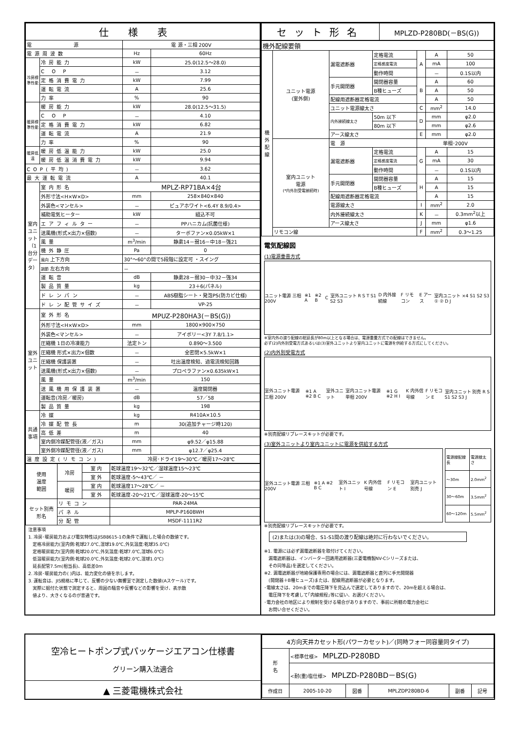| 仕様表 | | | |
| --- | --- | --- | --- |
| 電 源 | | 電 源・三相 200V | |
| 電源周波数 | | Hz | 60Hz |
| 冷房標準性能 | 冷房能力 | kW | 25.0(12.5～28.0) |
| | C O P | － | 3.12 |
| | 定格消費電力 | kW | 7.99 |
| | 運転電流 | A | 25.6 |
| | 力率 | % | 90 |
| 暖房標準性能 | 暖房能力 | kW | 28.0(12.5～31.5) |
| | C O P | － | 4.10 |
| | 定格消費電力 | kW | 6.82 |
| | 運転電流 | A | 21.9 |
| | 力率 | % | 90 |
| 暖房低温 | 暖房低温能力 | kW | 25.0 |
| | 暖房低温消費電力 | kW | 9.94 |
| COP(平均) | | － | 3.62 |
| 最大運転電流 | | A | 40.1 |
| 室内ユニット（1台分データ） | 室内形名 | MPLZ-RP71BA×4台 | |
| | 外形寸法<H×W×D> | mm | 258×840×840 |
| | 外装色<マンセル> | － | ピュアホワイト<6.4Y 8.9/0.4> |
| | 補助電気ヒーター | kW | 組込不可 |
| | エアフィルター | － | PPハニカム(抗菌仕様) |
| | 送風機(形式×出力×個数) | － | ターボファン×0.05kW×1 |
| | 風量 | m<sup>3</sup>/min | 静粛14－弱16－中18－強21 |
| | 機外静圧 | Pa | 0 |
| | 風向 上下方向 | 30°～60°の間で5段階に設定可 ・スイング | |
| | 調節 左右方向 | － | |
| | 運転音 | dB | 静粛28－弱30－中32－強34 |
| | 製品質量 | kg | 23＋6(パネル) |
| | ドレンパン | － | ABS樹脂シート・発泡PS(防カビ仕様) |
| | ドレン配管サイズ | － | VP-25 |
| 室外ユニット | 室外形名 | MPUZ-P280HA3(－BS(G)) | |
| | 外形寸法<H×W×D> | mm | 1800×900×750 |
| | 外装色<マンセル> | － | アイボリー<3Y 7.8/1.1> |
| | 圧縮機 1日の冷凍能力 | 法定トン | 0.890～3.500 |
| | 圧縮機 形式×出力×個数 | － | 全密閉×5.5kW×1 |
| | 圧縮機 保護装置 | － | 吐出温度検知、過電流検知回路 |
| | 送風機(形式×出力×個数) | － | プロペラファン×0.635kW×1 |
| | 風量 | m<sup>3</sup>/min | 150 |
| | 送風機用保護装置 | － | 温度開閉器 |
| | 運転音(冷房／暖房) | dB | 57／58 |
| | 製品質量 | kg | 198 |
| 共通事項 | 冷媒 | kg | R410A×10.5 |
| | 冷媒配管長 | m | 30(追加チャージ時120) |
| | 高低差 | m | 40 |
| | 室内側冷媒配管径(液／ガス) | mm | φ9.52／φ15.88 |
| | 室外側冷媒配管径(液／ガス) | mm | φ12.7／φ25.4 |
| 温度設定(リモコン) | | 冷房･ドライ19～30℃／暖房17～28℃ | |
| 使用 温度 範囲 | 冷房 | 室 内 | 乾球温度19～32℃／湿球温度15～23℃ |
| | | 室 外 | 乾球温度-5～43℃／ － |
| | 暖房 | 室 内 | 乾球温度17～28℃／ － |
| | | 室 外 | 乾球温度-20～21℃／湿球温度-20～15℃ |
| セット別売 形名 | リモコン | | PAR-24MA |
| | パネル | | MPLP-P160BWH |
| | 分配管 | | MSDF-1111R2 |
注意事項
1. 冷房･暖房能力および電気特性はJISB8615-1の条件で運転した場合の数値です。
　定格冷房能力(室内側:乾球27.0℃,湿球19.0℃,外気温度:乾球35.0℃)
　定格暖房能力(室内側:乾球20.0℃,外気温度:乾球7.0℃,湿球6.0℃)
　低温暖房能力(室内側:乾球20.0℃,外気温度:乾球2.0℃,湿球1.0℃)
　延長配管7.5m(相当長)、高低差0m
2. 冷房･暖房能力の( )内は、能力変化の値を示します。
3. 運転音は、JIS規格に準じて、反響の少ない無響室で測定した数値(Aスケール)です。
　実際に据付た状態で測定すると、周囲の騒音や反響などの影響を受け、表示数
　値より、大きくなるのが普通です。
| セット形名 | MPLZD-P280BD(－BS(G)) |
| --- | --- |
| 機外配線要領 | | | | | | |
| 機外配線 | ユニット電源 (室外側) | 漏電遮断器 | 定格電流 | A | A | 50 |
| | | | 定格感度電流 | | mA | 100 |
| | | | 動作時間 | | － | 0.1S以内 |
| | | 手元開閉器 | 開閉器容量 | B | A | 60 |
| | | | B種ヒューズ | | A | 50 |
| | | 配線用遮断器定格電流 | | | A | 50 |
| | | ユニット電源線太さ | | C | mm<sup>2</sup> | 14.0 |
| | | 内外接続線太さ | 50m 以下 | D | mm | φ2.0 |
| | | | 80m 以下 | | mm | φ2.6 |
| | | アース線太さ | | E | mm | φ2.0 |
| | 室内ユニット 電源 (*内外別受電接続時) | 電 源 | | 単相･200V | | |
| | | 漏電遮断器 | 定格電流 | G | A | 15 |
| | | | 定格感度電流 | | mA | 30 |
| | | | 動作時間 | | － | 0.1S以内 |
| | | 手元開閉器 | 開閉器容量 | H | A | 15 |
| | | | B種ヒューズ | | A | 15 |
| | | 配線用遮断器定格電流 | | | A | 15 |
| | | 電源線太さ | | I | mm<sup>2</sup> | 2.0 |
| | | 内外接続線太さ | | K | － | 0.3mm<sup>2</sup>以上 |
| | | アース線太さ | | J | mm | φ1.6 |
| | リモコン線 | | | F | mm<sup>2</sup> | 0.3～1.25 |
電気配線図
(1)電源重畳方式
ユニット電源 三相 200V ※1 A ※2 B C 室外ユニット R S T S1 S2 S3 D 内外接続線 F リモコン E アース 室内ユニット ×4 S1 S2 S3 ① ② D J
※室内外の渡り配線の総延長が80m以上となる場合は、電源重畳方式での配線はできません。
必ず(2)内外別受電方式あるいは(3)室外ユニットより室内ユニットに電源を供給する方式にしてください。
(2)内外別受電方式
室外ユニット電源 三相 200V ※1 A ※2 B C 室外ユニット 室内ユニット電源 単相 200V ※1 G ※2 H I K 内外信号線 F リモコン E 室内ユニット 別売 R S S1 S2 S3 J
※別売配線リプレースキットが必要です。
(3)室外ユニットより室内ユニットに電源を供給する方式
室外ユニット電源 三相 200V ※1 A ※2 B C 室外ユニット I K 内外信号線 F リモコン E 室内ユニット 別売 J
| 電源線配線長 | 電源線太さ |
| ～30m | 2.0mm<sup>2</sup> |
| 30～60m | 3.5mm<sup>2</sup> |
| 60～120m | 5.5mm<sup>2</sup> |
※別売配線リプレースキットが必要です。
(2)または(3)の場合、S1-S1間の渡り配線は絶対に行わないでください。
※1. 電源には必ず漏電遮断器を取付けてください。
　漏電遮断器は、インバーター回路用遮断器(三菱電機製NV-Cシリーズまたは、
　その同等品)を選定してください。
※2. 漏電遮断器が地絡保護専用の場合には、漏電遮断器と直列に手元開閉器
　(開閉器＋B種ヒューズ)または、配線用遮断器が必要となります。
･電線太さは、20mまでの電圧降下を見込んで選定してありますので、20mを超える場合は、
　電圧降下を考慮して｢内線規程｣等に従い、お選びください。
･電力会社の地区により規制を受ける場合がありますので、事前に所轄の電力会社に
　お問い合せください。
空冷ヒートポンプ式パッケージエアコン仕様書
グリーン購入法適合
▲ 三菱電機株式会社
| 4方向天井カセット形(パワーカセット)／(同時フォー同容量同タイプ) | | | | | |
| 形 名 | <標準仕様> MPLZD-P280BD | | | | |
| | <耐(重)塩仕様> MPLZD-P280BD－BS(G) | | | | |
| 作成日 | 2005-10-20 | 図番 | MPLZDP280BD-6 | 副番 | 記号 |